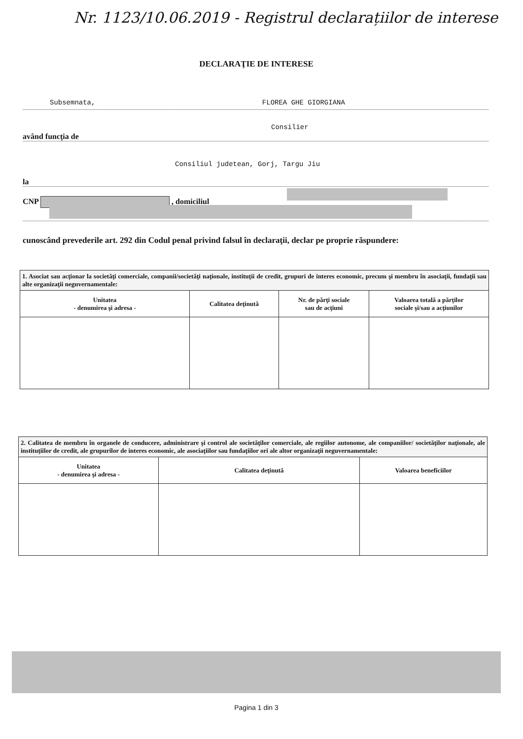Nr. 1123/10.06.2019 - Registrul declarațiilor de interese
DECLARAŢIE DE INTERESE
Subsemnata, FLOREA GHE GIORGIANA
Consilier
având funcţia de
Consiliul judetean, Gorj, Targu Jiu
la
CNP , domiciliul
cunoscând prevederile art. 292 din Codul penal privind falsul în declaraţii, declar pe proprie răspundere:
| 1. Asociat sau acţionar la societăţi comerciale, companii/societăţi naţionale, instituţii de credit, grupuri de interes economic, precum şi membru în asociaţii, fundaţii sau alte organizaţii neguvernamentale: | | | |
| Unitatea - denumirea şi adresa - | Calitatea deţinută | Nr. de părţi sociale sau de acţiuni | Valoarea totală a părţilor sociale şi/sau a acţiunilor |
| 2. Calitatea de membru în organele de conducere, administrare şi control ale societăţilor comerciale, ale regiilor autonome, ale companiilor/ societăţilor naţionale, ale instituţiilor de credit, ale grupurilor de interes economic, ale asociaţiilor sau fundaţiilor ori ale altor organizaţii neguvernamentale: | | |
| Unitatea - denumirea şi adresa - | Calitatea deţinută | Valoarea beneficiilor |
Pagina 1 din 3